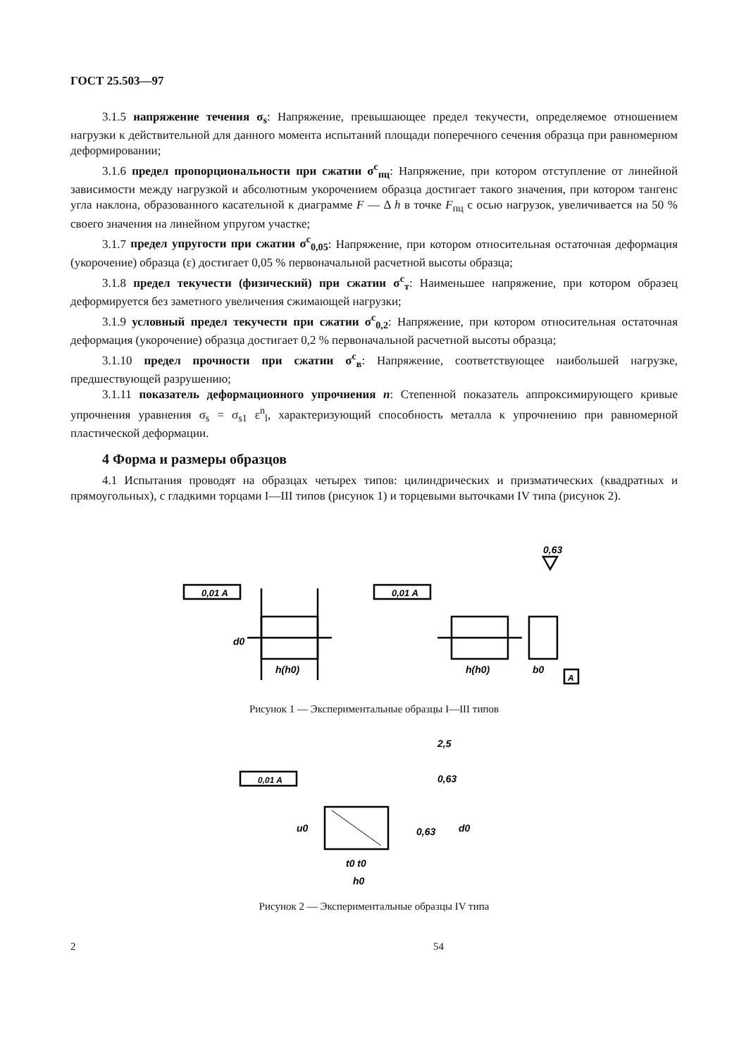ГОСТ 25.503—97
3.1.5 напряжение течения σ<sub>s</sub>: Напряжение, превышающее предел текучести, определяемое отношением нагрузки к действительной для данного момента испытаний площади поперечного сечения образца при равномерном деформировании;
3.1.6 предел пропорциональности при сжатии σ<sup>с</sup><sub>пц</sub>: Напряжение, при котором отступление от линейной зависимости между нагрузкой и абсолютным укорочением образца достигает такого значения, при котором тангенс угла наклона, образованного касательной к диаграмме F — Δ h в точке F<sub>пц</sub> с осью нагрузок, увеличивается на 50 % своего значения на линейном упругом участке;
3.1.7 предел упругости при сжатии σ<sup>с</sup><sub>0,05</sub>: Напряжение, при котором относительная остаточная деформация (укорочение) образца (ε) достигает 0,05 % первоначальной расчетной высоты образца;
3.1.8 предел текучести (физический) при сжатии σ<sup>с</sup><sub>т</sub>: Наименьшее напряжение, при котором образец деформируется без заметного увеличения сжимающей нагрузки;
3.1.9 условный предел текучести при сжатии σ<sup>с</sup><sub>0,2</sub>: Напряжение, при котором относительная остаточная деформация (укорочение) образца достигает 0,2 % первоначальной расчетной высоты образца;
3.1.10 предел прочности при сжатии σ<sup>с</sup><sub>в</sub>: Напряжение, соответствующее наибольшей нагрузке, предшествующей разрушению;
3.1.11 показатель деформационного упрочнения n: Степенной показатель аппроксимирующего кривые упрочнения уравнения σ<sub>s</sub> = σ<sub>s1</sub> ε<sup>n</sup><sub>l</sub>, характеризующий способность металла к упрочнению при равномерной пластической деформации.
4 Форма и размеры образцов
4.1 Испытания проводят на образцах четырех типов: цилиндрических и призматических (квадратных и прямоугольных), с гладкими торцами I—III типов (рисунок 1) и торцевыми выточками IV типа (рисунок 2).
0,63
0,01 A
d0
h(h0)
0,01 A
h(h0)
b0
A
Рисунок 1 — Экспериментальные образцы I—III типов
2,5
0,01 A
0,63
0,63
t0 t0
h0
u0
d0
Рисунок 2 — Экспериментальные образцы IV типа
2 54